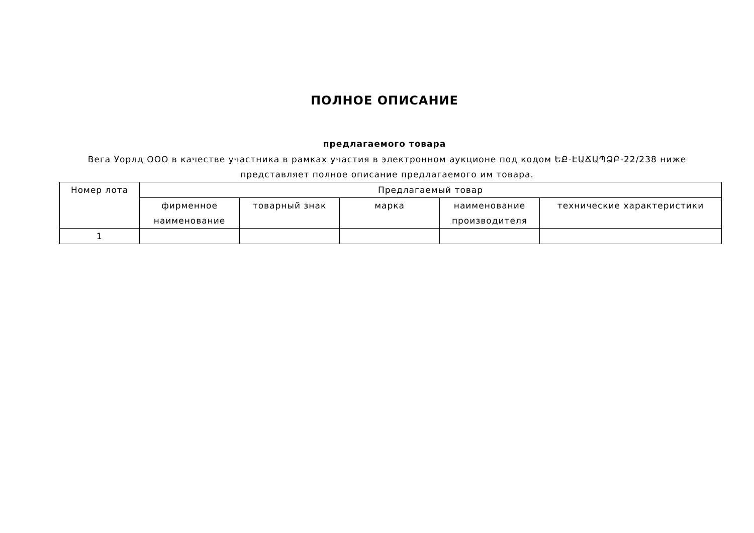ПОЛНОЕ ОПИСАНИЕ
предлагаемого товара
Вега Уорлд ООО в качестве участника в рамках участия в электронном аукционе под кодом ԵՔ-ԷԱՃԱՊՁԲ-22/238 ниже представляет полное описание предлагаемого им товара.
| Номер лота | Предлагаемый товар | | | | |
| --- | --- | --- | --- | --- | --- |
| | фирменное наименование | товарный знак | марка | наименование производителя | технические характеристики |
| 1 | | | | | |